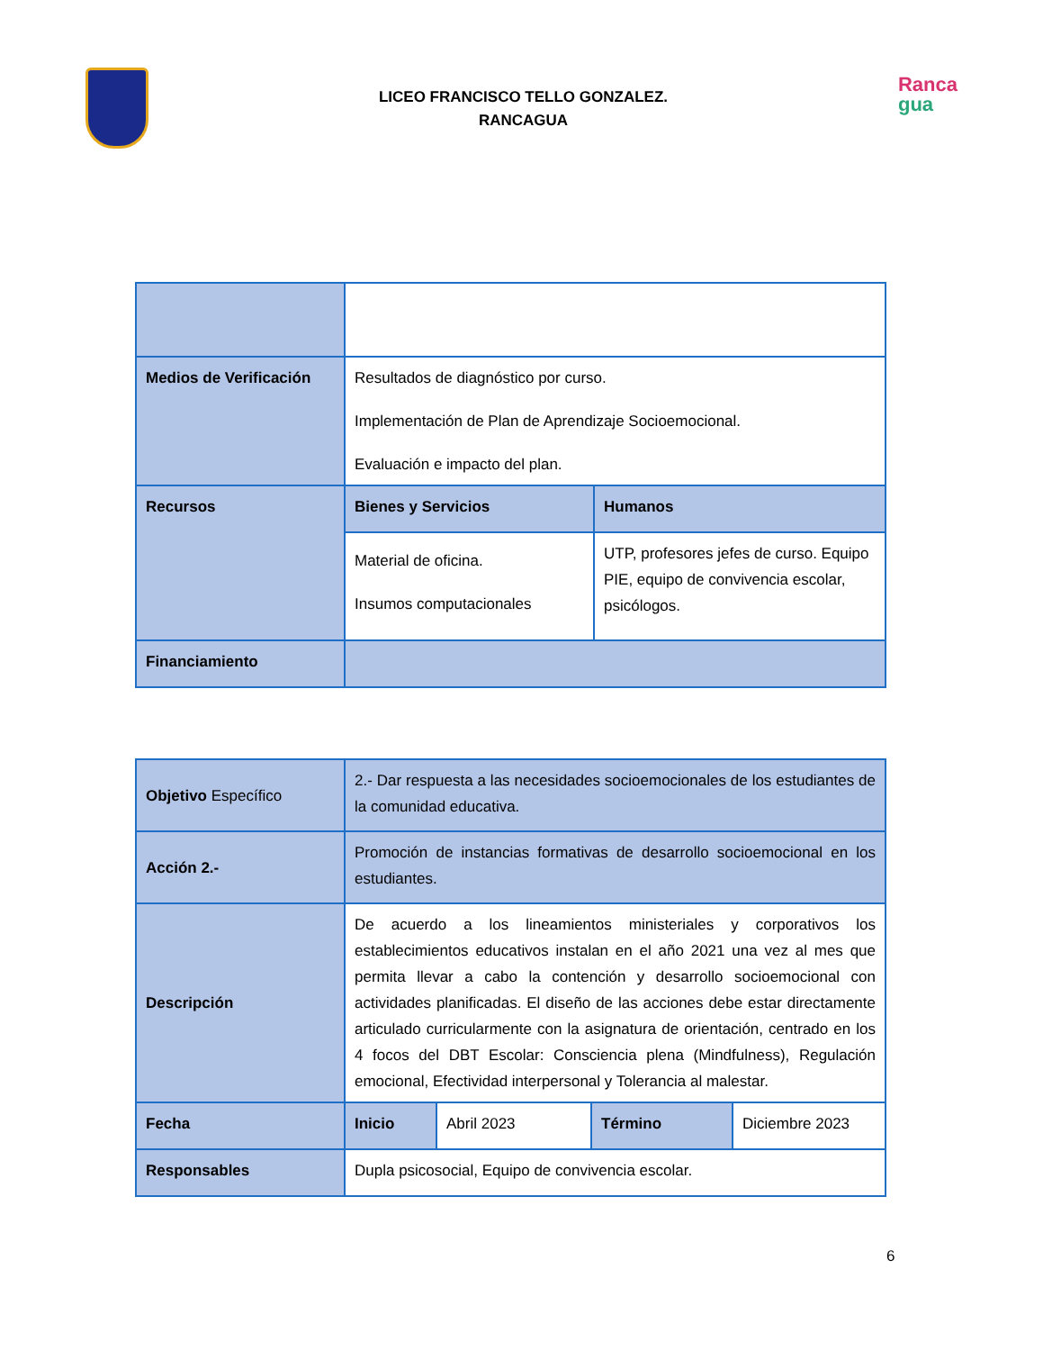LICEO FRANCISCO TELLO GONZALEZ.
RANCAGUA
Ranca
gua
| Medios de Verificación | Resultados de diagnóstico por curso. Implementación de Plan de Aprendizaje Socioemocional. Evaluación e impacto del plan. | |
| Recursos | Bienes y Servicios | Humanos |
| | Material de oficina. Insumos computacionales | UTP, profesores jefes de curso. Equipo PIE, equipo de convivencia escolar, psicólogos. |
| Financiamiento | | |
| Objetivo Específico | 2.- Dar respuesta a las necesidades socioemocionales de los estudiantes de la comunidad educativa. | | | |
| Acción 2.- | Promoción de instancias formativas de desarrollo socioemocional en los estudiantes. | | | |
| Descripción | De acuerdo a los lineamientos ministeriales y corporativos los establecimientos educativos instalan en el año 2021 una vez al mes que permita llevar a cabo la contención y desarrollo socioemocional con actividades planificadas. El diseño de las acciones debe estar directamente articulado curricularmente con la asignatura de orientación, centrado en los 4 focos del DBT Escolar: Consciencia plena (Mindfulness), Regulación emocional, Efectividad interpersonal y Tolerancia al malestar. | | | |
| Fecha | Inicio | Abril 2023 | Término | Diciembre 2023 |
| Responsables | Dupla psicosocial, Equipo de convivencia escolar. | | | |
6